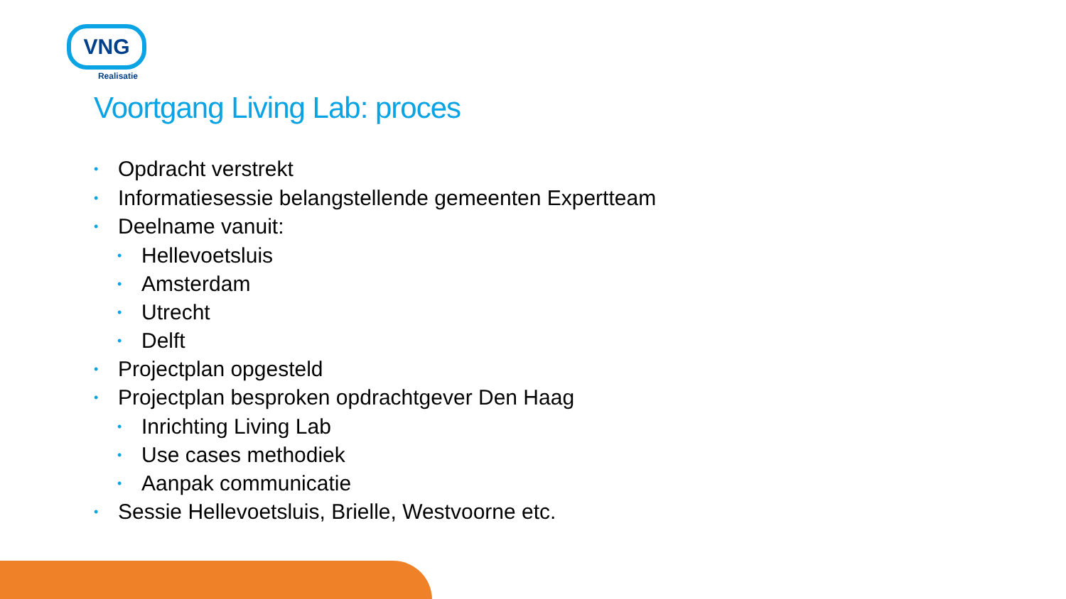VNG
Realisatie
Voortgang Living Lab: proces
• Opdracht verstrekt
• Informatiesessie belangstellende gemeenten Expertteam
• Deelname vanuit:
• Hellevoetsluis
• Amsterdam
• Utrecht
• Delft
• Projectplan opgesteld
• Projectplan besproken opdrachtgever Den Haag
• Inrichting Living Lab
• Use cases methodiek
• Aanpak communicatie
• Sessie Hellevoetsluis, Brielle, Westvoorne etc.